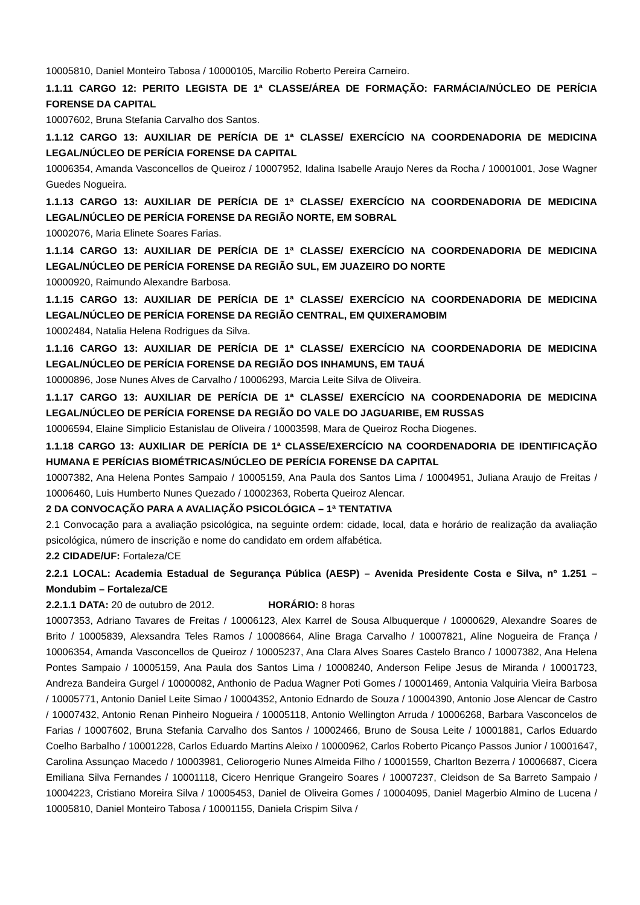10005810, Daniel Monteiro Tabosa / 10000105, Marcilio Roberto Pereira Carneiro.
1.1.11 CARGO 12: PERITO LEGISTA DE 1ª CLASSE/ÁREA DE FORMAÇÃO: FARMÁCIA/NÚCLEO DE PERÍCIA FORENSE DA CAPITAL
10007602, Bruna Stefania Carvalho dos Santos.
1.1.12 CARGO 13: AUXILIAR DE PERÍCIA DE 1ª CLASSE/ EXERCÍCIO NA COORDENADORIA DE MEDICINA LEGAL/NÚCLEO DE PERÍCIA FORENSE DA CAPITAL
10006354, Amanda Vasconcellos de Queiroz / 10007952, Idalina Isabelle Araujo Neres da Rocha / 10001001, Jose Wagner Guedes Nogueira.
1.1.13 CARGO 13: AUXILIAR DE PERÍCIA DE 1ª CLASSE/ EXERCÍCIO NA COORDENADORIA DE MEDICINA LEGAL/NÚCLEO DE PERÍCIA FORENSE DA REGIÃO NORTE, EM SOBRAL
10002076, Maria Elinete Soares Farias.
1.1.14 CARGO 13: AUXILIAR DE PERÍCIA DE 1ª CLASSE/ EXERCÍCIO NA COORDENADORIA DE MEDICINA LEGAL/NÚCLEO DE PERÍCIA FORENSE DA REGIÃO SUL, EM JUAZEIRO DO NORTE
10000920, Raimundo Alexandre Barbosa.
1.1.15 CARGO 13: AUXILIAR DE PERÍCIA DE 1ª CLASSE/ EXERCÍCIO NA COORDENADORIA DE MEDICINA LEGAL/NÚCLEO DE PERÍCIA FORENSE DA REGIÃO CENTRAL, EM QUIXERAMOBIM
10002484, Natalia Helena Rodrigues da Silva.
1.1.16 CARGO 13: AUXILIAR DE PERÍCIA DE 1ª CLASSE/ EXERCÍCIO NA COORDENADORIA DE MEDICINA LEGAL/NÚCLEO DE PERÍCIA FORENSE DA REGIÃO DOS INHAMUNS, EM TAUÁ
10000896, Jose Nunes Alves de Carvalho / 10006293, Marcia Leite Silva de Oliveira.
1.1.17 CARGO 13: AUXILIAR DE PERÍCIA DE 1ª CLASSE/ EXERCÍCIO NA COORDENADORIA DE MEDICINA LEGAL/NÚCLEO DE PERÍCIA FORENSE DA REGIÃO DO VALE DO JAGUARIBE, EM RUSSAS
10006594, Elaine Simplicio Estanislau de Oliveira / 10003598, Mara de Queiroz Rocha Diogenes.
1.1.18 CARGO 13: AUXILIAR DE PERÍCIA DE 1ª CLASSE/EXERCÍCIO NA COORDENADORIA DE IDENTIFICAÇÃO HUMANA E PERÍCIAS BIOMÉTRICAS/NÚCLEO DE PERÍCIA FORENSE DA CAPITAL
10007382, Ana Helena Pontes Sampaio / 10005159, Ana Paula dos Santos Lima / 10004951, Juliana Araujo de Freitas / 10006460, Luis Humberto Nunes Quezado / 10002363, Roberta Queiroz Alencar.
2 DA CONVOCAÇÃO PARA A AVALIAÇÃO PSICOLÓGICA – 1ª TENTATIVA
2.1 Convocação para a avaliação psicológica, na seguinte ordem: cidade, local, data e horário de realização da avaliação psicológica, número de inscrição e nome do candidato em ordem alfabética.
2.2 CIDADE/UF: Fortaleza/CE
2.2.1 LOCAL: Academia Estadual de Segurança Pública (AESP) – Avenida Presidente Costa e Silva, nº 1.251 – Mondubim – Fortaleza/CE
2.2.1.1 DATA: 20 de outubro de 2012. HORÁRIO: 8 horas
10007353, Adriano Tavares de Freitas / 10006123, Alex Karrel de Sousa Albuquerque / 10000629, Alexandre Soares de Brito / 10005839, Alexsandra Teles Ramos / 10008664, Aline Braga Carvalho / 10007821, Aline Nogueira de França / 10006354, Amanda Vasconcellos de Queiroz / 10005237, Ana Clara Alves Soares Castelo Branco / 10007382, Ana Helena Pontes Sampaio / 10005159, Ana Paula dos Santos Lima / 10008240, Anderson Felipe Jesus de Miranda / 10001723, Andreza Bandeira Gurgel / 10000082, Anthonio de Padua Wagner Poti Gomes / 10001469, Antonia Valquiria Vieira Barbosa / 10005771, Antonio Daniel Leite Simao / 10004352, Antonio Ednardo de Souza / 10004390, Antonio Jose Alencar de Castro / 10007432, Antonio Renan Pinheiro Nogueira / 10005118, Antonio Wellington Arruda / 10006268, Barbara Vasconcelos de Farias / 10007602, Bruna Stefania Carvalho dos Santos / 10002466, Bruno de Sousa Leite / 10001881, Carlos Eduardo Coelho Barbalho / 10001228, Carlos Eduardo Martins Aleixo / 10000962, Carlos Roberto Picanço Passos Junior / 10001647, Carolina Assunçao Macedo / 10003981, Celiorogerio Nunes Almeida Filho / 10001559, Charlton Bezerra / 10006687, Cicera Emiliana Silva Fernandes / 10001118, Cicero Henrique Grangeiro Soares / 10007237, Cleidson de Sa Barreto Sampaio / 10004223, Cristiano Moreira Silva / 10005453, Daniel de Oliveira Gomes / 10004095, Daniel Magerbio Almino de Lucena / 10005810, Daniel Monteiro Tabosa / 10001155, Daniela Crispim Silva /